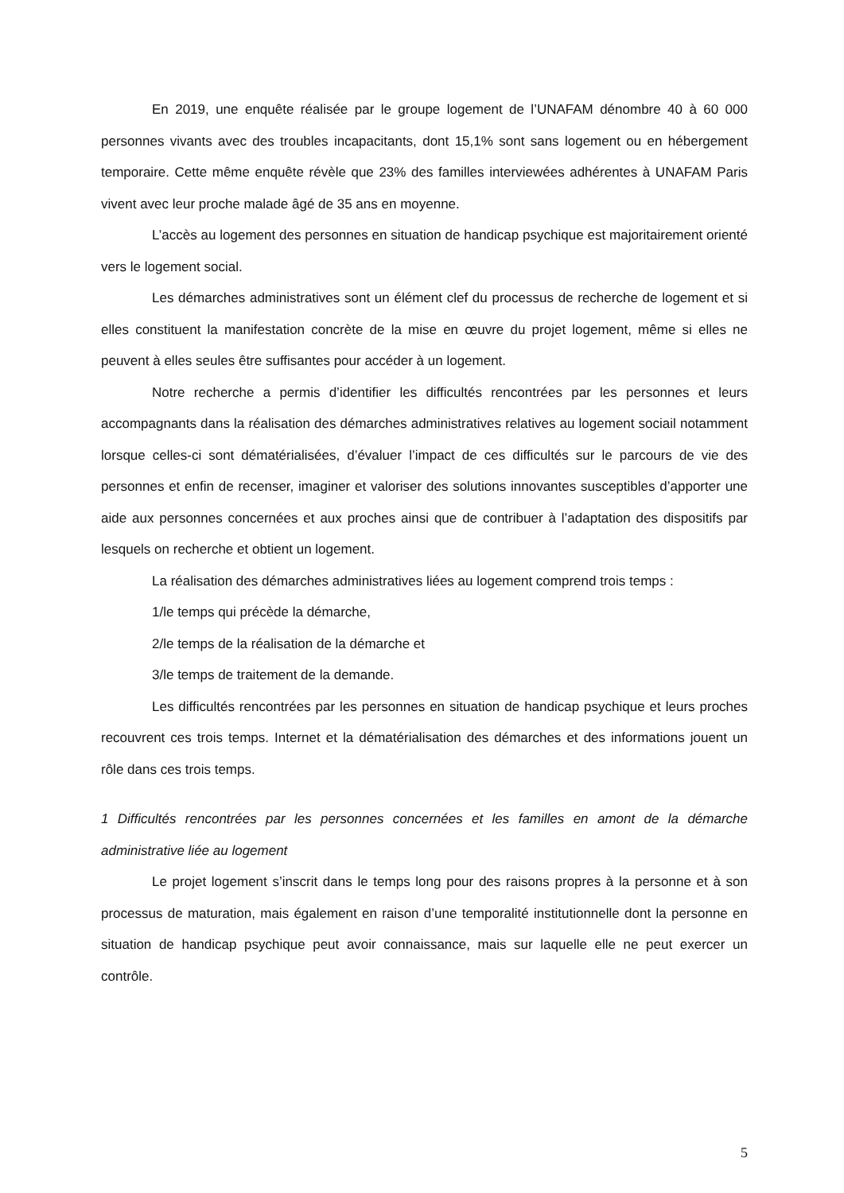En 2019, une enquête réalisée par le groupe logement de l’UNAFAM dénombre 40 à 60 000 personnes vivants avec des troubles incapacitants, dont 15,1% sont sans logement ou en hébergement temporaire. Cette même enquête révèle que 23% des familles interviewées adhérentes à UNAFAM Paris vivent avec leur proche malade âgé de 35 ans en moyenne.
L’accès au logement des personnes en situation de handicap psychique est majoritairement orienté vers le logement social.
Les démarches administratives sont un élément clef du processus de recherche de logement et si elles constituent la manifestation concrète de la mise en œuvre du projet logement, même si elles ne peuvent à elles seules être suffisantes pour accéder à un logement.
Notre recherche a permis d’identifier les difficultés rencontrées par les personnes et leurs accompagnants dans la réalisation des démarches administratives relatives au logement sociail notamment lorsque celles-ci sont dématérialisées, d’évaluer l’impact de ces difficultés sur le parcours de vie des personnes et enfin de recenser, imaginer et valoriser des solutions innovantes susceptibles d’apporter une aide aux personnes concernées et aux proches ainsi que de contribuer à l’adaptation des dispositifs par lesquels on recherche et obtient un logement.
La réalisation des démarches administratives liées au logement comprend trois temps :
1/le temps qui précède la démarche,
2/le temps de la réalisation de la démarche et
3/le temps de traitement de la demande.
Les difficultés rencontrées par les personnes en situation de handicap psychique et leurs proches recouvrent ces trois temps. Internet et la dématérialisation des démarches et des informations jouent un rôle dans ces trois temps.
1 Difficultés rencontrées par les personnes concernées et les familles en amont de la démarche administrative liée au logement
Le projet logement s’inscrit dans le temps long pour des raisons propres à la personne et à son processus de maturation, mais également en raison d’une temporalité institutionnelle dont la personne en situation de handicap psychique peut avoir connaissance, mais sur laquelle elle ne peut exercer un contrôle.
5